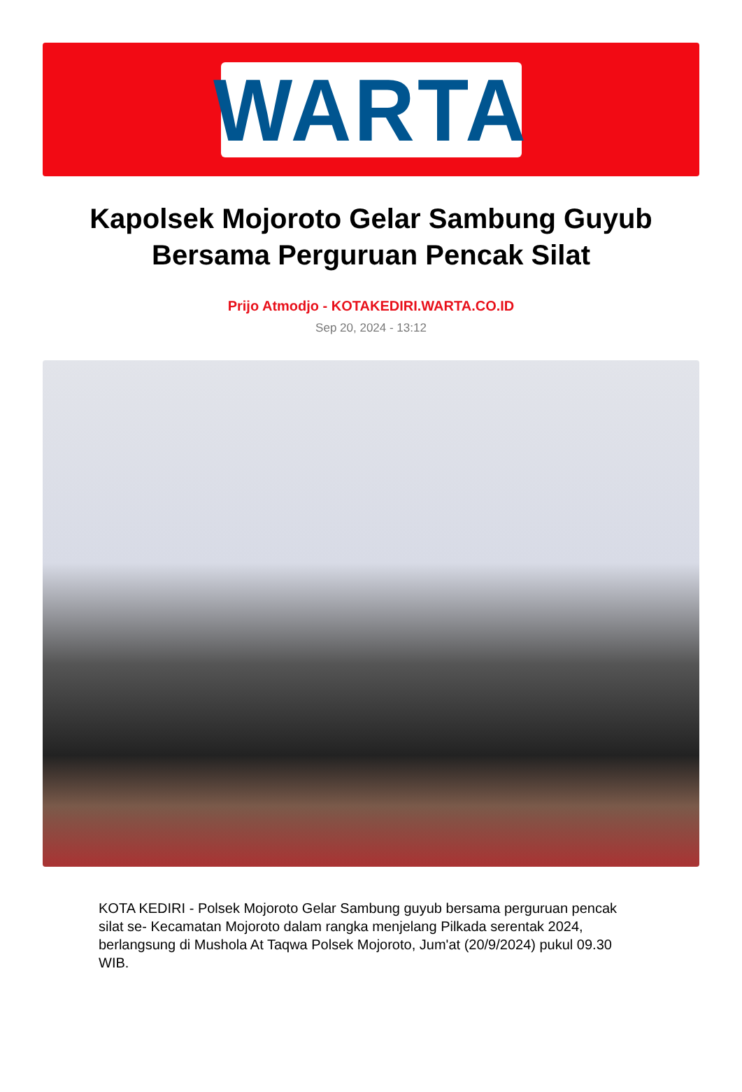WARTA
Kapolsek Mojoroto Gelar Sambung Guyub Bersama Perguruan Pencak Silat
Prijo Atmodjo - KOTAKEDIRI.WARTA.CO.ID
Sep 20, 2024 - 13:12
KOTA KEDIRI - Polsek Mojoroto Gelar Sambung guyub bersama perguruan pencak silat se- Kecamatan Mojoroto dalam rangka menjelang Pilkada serentak 2024, berlangsung di Mushola At Taqwa Polsek Mojoroto, Jum'at (20/9/2024) pukul 09.30 WIB.